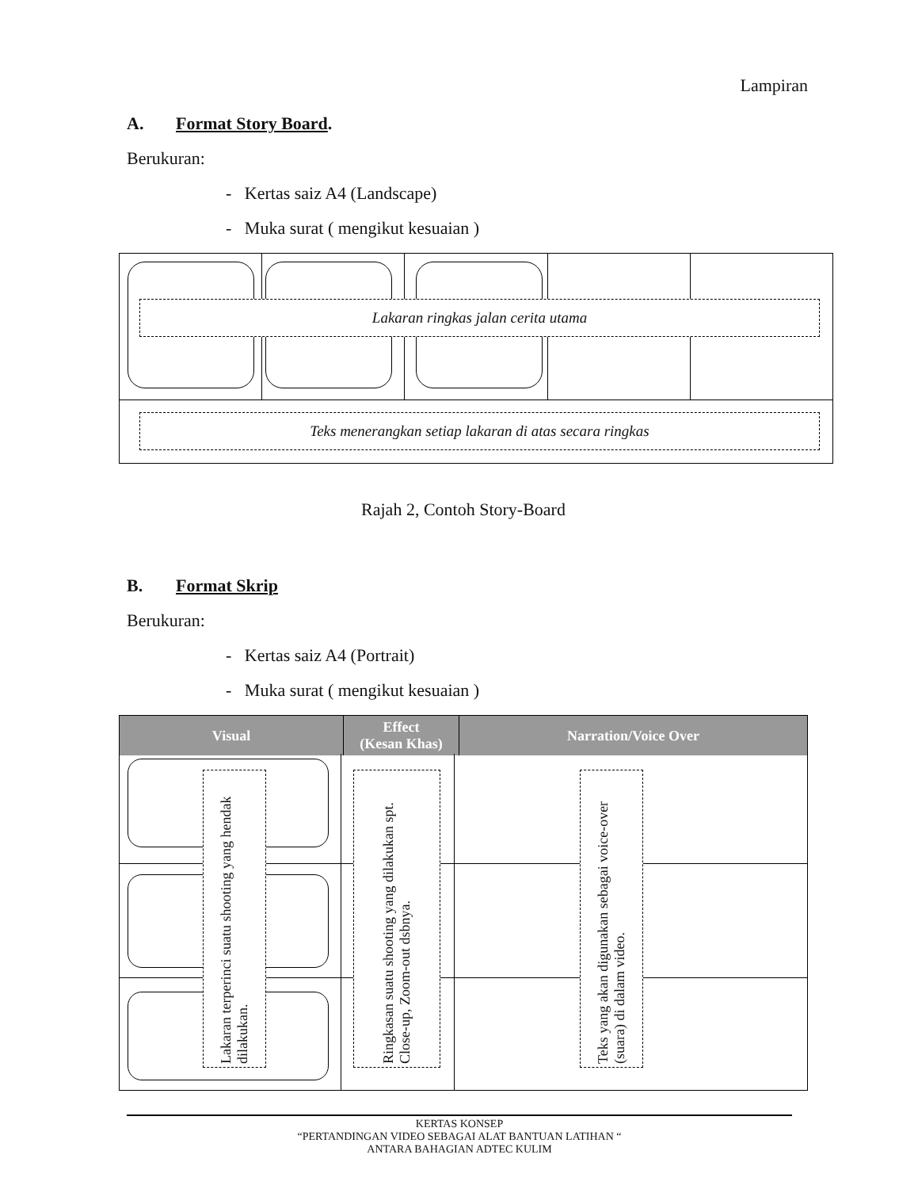Lampiran
A. Format Story Board.
Berukuran:
- Kertas saiz A4 (Landscape)
- Muka surat ( mengikut kesuaian )
Lakaran ringkas jalan cerita utama
Teks menerangkan setiap lakaran di atas secara ringkas
Rajah 2, Contoh Story-Board
B. Format Skrip
Berukuran:
- Kertas saiz A4 (Portrait)
- Muka surat ( mengikut kesuaian )
| Visual | Effect (Kesan Khas) | Narration/Voice Over |
| --- | --- | --- |
Lakaran terperinci suatu shooting yang hendak dilakukan.
Ringkasan suatu shooting yang dilakukan spt. Close-up, Zoom-out dsbnya.
Teks yang akan digunakan sebagai voice-over (suara) di dalam video.
KERTAS KONSEP
“PERTANDINGAN VIDEO SEBAGAI ALAT BANTUAN LATIHAN “
ANTARA BAHAGIAN ADTEC KULIM